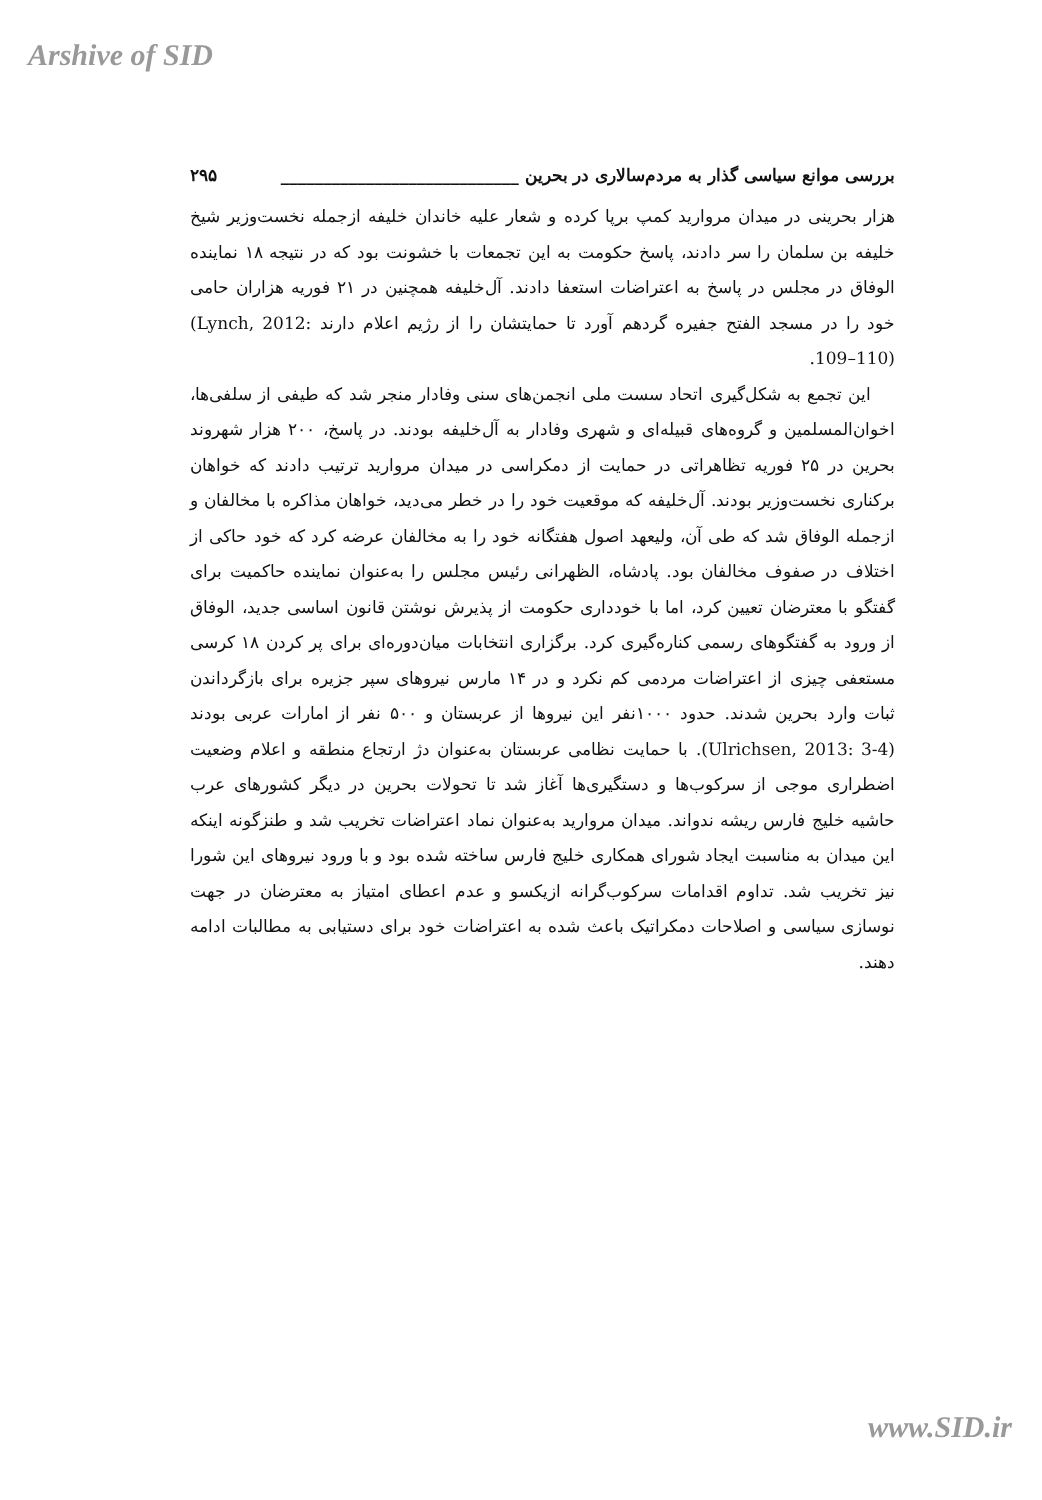Arshive of SID
بررسی موانع سیاسی گذار به مردم‌سالاری در بحرین ____________________________ ۲۹۵
هزار بحرینی در میدان مروارید کمپ برپا کرده و شعار علیه خاندان خلیفه ازجمله نخست‌وزیر شیخ خلیفه بن سلمان را سر دادند، پاسخ حکومت به این تجمعات با خشونت بود که در نتیجه ۱۸ نماینده الوفاق در مجلس در پاسخ به اعتراضات استعفا دادند. آل‌خلیفه همچنین در ۲۱ فوریه هزاران حامی خود را در مسجد الفتح جفیره گردهم آورد تا حمایتشان را از رژیم اعلام دارند (Lynch, 2012: 109–110).
این تجمع به شکل‌گیری اتحاد سست ملی انجمن‌های سنی وفادار منجر شد که طیفی از سلفی‌ها، اخوان‌المسلمین و گروه‌های قبیله‌ای و شهری وفادار به آل‌خلیفه بودند. در پاسخ، ۲۰۰ هزار شهروند بحرین در ۲۵ فوریه تظاهراتی در حمایت از دمکراسی در میدان مروارید ترتیب دادند که خواهان برکناری نخست‌وزیر بودند. آل‌خلیفه که موقعیت خود را در خطر می‌دید، خواهان مذاکره با مخالفان و ازجمله الوفاق شد که طی آن، ولیعهد اصول هفتگانه خود را به مخالفان عرضه کرد که خود حاکی از اختلاف در صفوف مخالفان بود. پادشاه، الظهرانی رئیس مجلس را به‌عنوان نماینده حاکمیت برای گفتگو با معترضان تعیین کرد، اما با خودداری حکومت از پذیرش نوشتن قانون اساسی جدید، الوفاق از ورود به گفتگوهای رسمی کناره‌گیری کرد. برگزاری انتخابات میان‌دوره‌ای برای پر کردن ۱۸ کرسی مستعفی چیزی از اعتراضات مردمی کم نکرد و در ۱۴ مارس نیروهای سپر جزیره برای بازگرداندن ثبات وارد بحرین شدند. حدود ۱۰۰۰نفر این نیروها از عربستان و ۵۰۰ نفر از امارات عربی بودند (Ulrichsen, 2013: 3-4). با حمایت نظامی عربستان به‌عنوان دژ ارتجاع منطقه و اعلام وضعیت اضطراری موجی از سرکوب‌ها و دستگیری‌ها آغاز شد تا تحولات بحرین در دیگر کشورهای عرب حاشیه خلیج فارس ریشه ندواند. میدان مروارید به‌عنوان نماد اعتراضات تخریب شد و طنزگونه اینکه این میدان به مناسبت ایجاد شورای همکاری خلیج فارس ساخته شده بود و با ورود نیروهای این شورا نیز تخریب شد. تداوم اقدامات سرکوب‌گرانه ازیکسو و عدم اعطای امتیاز به معترضان در جهت نوسازی سیاسی و اصلاحات دمکراتیک باعث شده به اعتراضات خود برای دستیابی به مطالبات ادامه دهند.
www.SID.ir